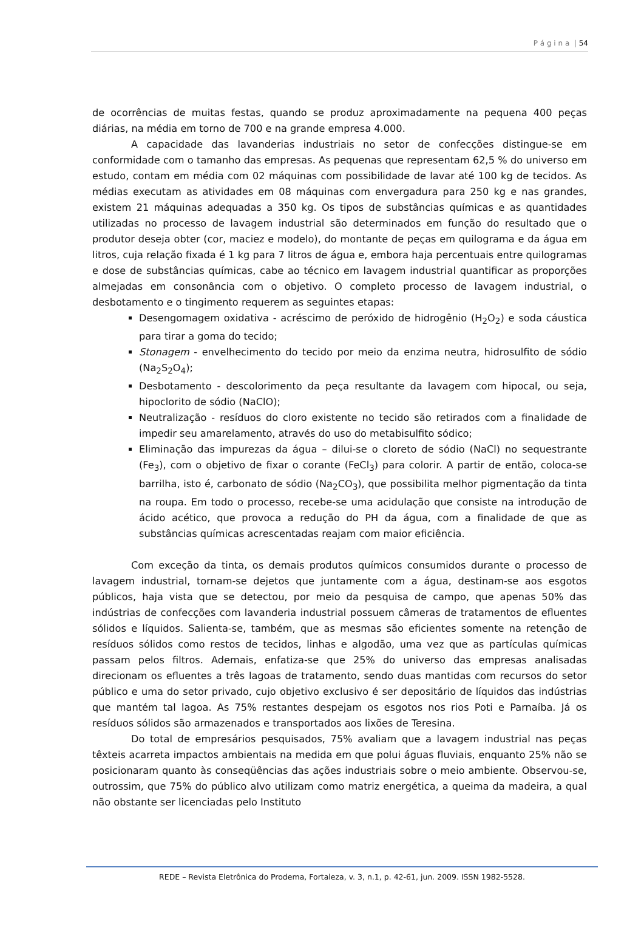P á g i n a | 54
de ocorrências de muitas festas, quando se produz aproximadamente na pequena 400 peças diárias, na média em torno de 700 e na grande empresa 4.000.
A capacidade das lavanderias industriais no setor de confecções distingue-se em conformidade com o tamanho das empresas. As pequenas que representam 62,5 % do universo em estudo, contam em média com 02 máquinas com possibilidade de lavar até 100 kg de tecidos. As médias executam as atividades em 08 máquinas com envergadura para 250 kg e nas grandes, existem 21 máquinas adequadas a 350 kg. Os tipos de substâncias químicas e as quantidades utilizadas no processo de lavagem industrial são determinados em função do resultado que o produtor deseja obter (cor, maciez e modelo), do montante de peças em quilograma e da água em litros, cuja relação fixada é 1 kg para 7 litros de água e, embora haja percentuais entre quilogramas e dose de substâncias químicas, cabe ao técnico em lavagem industrial quantificar as proporções almejadas em consonância com o objetivo. O completo processo de lavagem industrial, o desbotamento e o tingimento requerem as seguintes etapas:
Desengomagem oxidativa - acréscimo de peróxido de hidrogênio (H<sub>2</sub>O<sub>2</sub>) e soda cáustica para tirar a goma do tecido;
Stonagem - envelhecimento do tecido por meio da enzima neutra, hidrosulfito de sódio (Na<sub>2</sub>S<sub>2</sub>O<sub>4</sub>);
Desbotamento - descolorimento da peça resultante da lavagem com hipocal, ou seja, hipoclorito de sódio (NaClO);
Neutralização - resíduos do cloro existente no tecido são retirados com a finalidade de impedir seu amarelamento, através do uso do metabisulfito sódico;
Eliminação das impurezas da água – dilui-se o cloreto de sódio (NaCl) no sequestrante (Fe<sub>3</sub>), com o objetivo de fixar o corante (FeCl<sub>3</sub>) para colorir. A partir de então, coloca-se barrilha, isto é, carbonato de sódio (Na<sub>2</sub>CO<sub>3</sub>), que possibilita melhor pigmentação da tinta na roupa. Em todo o processo, recebe-se uma acidulação que consiste na introdução de ácido acético, que provoca a redução do PH da água, com a finalidade de que as substâncias químicas acrescentadas reajam com maior eficiência.
Com exceção da tinta, os demais produtos químicos consumidos durante o processo de lavagem industrial, tornam-se dejetos que juntamente com a água, destinam-se aos esgotos públicos, haja vista que se detectou, por meio da pesquisa de campo, que apenas 50% das indústrias de confecções com lavanderia industrial possuem câmeras de tratamentos de efluentes sólidos e líquidos. Salienta-se, também, que as mesmas são eficientes somente na retenção de resíduos sólidos como restos de tecidos, linhas e algodão, uma vez que as partículas químicas passam pelos filtros. Ademais, enfatiza-se que 25% do universo das empresas analisadas direcionam os efluentes a três lagoas de tratamento, sendo duas mantidas com recursos do setor público e uma do setor privado, cujo objetivo exclusivo é ser depositário de líquidos das indústrias que mantém tal lagoa. As 75% restantes despejam os esgotos nos rios Poti e Parnaíba. Já os resíduos sólidos são armazenados e transportados aos lixões de Teresina.
Do total de empresários pesquisados, 75% avaliam que a lavagem industrial nas peças têxteis acarreta impactos ambientais na medida em que polui águas fluviais, enquanto 25% não se posicionaram quanto às conseqüências das ações industriais sobre o meio ambiente. Observou-se, outrossim, que 75% do público alvo utilizam como matriz energética, a queima da madeira, a qual não obstante ser licenciadas pelo Instituto
REDE – Revista Eletrônica do Prodema, Fortaleza, v. 3, n.1, p. 42-61, jun. 2009. ISSN 1982-5528.